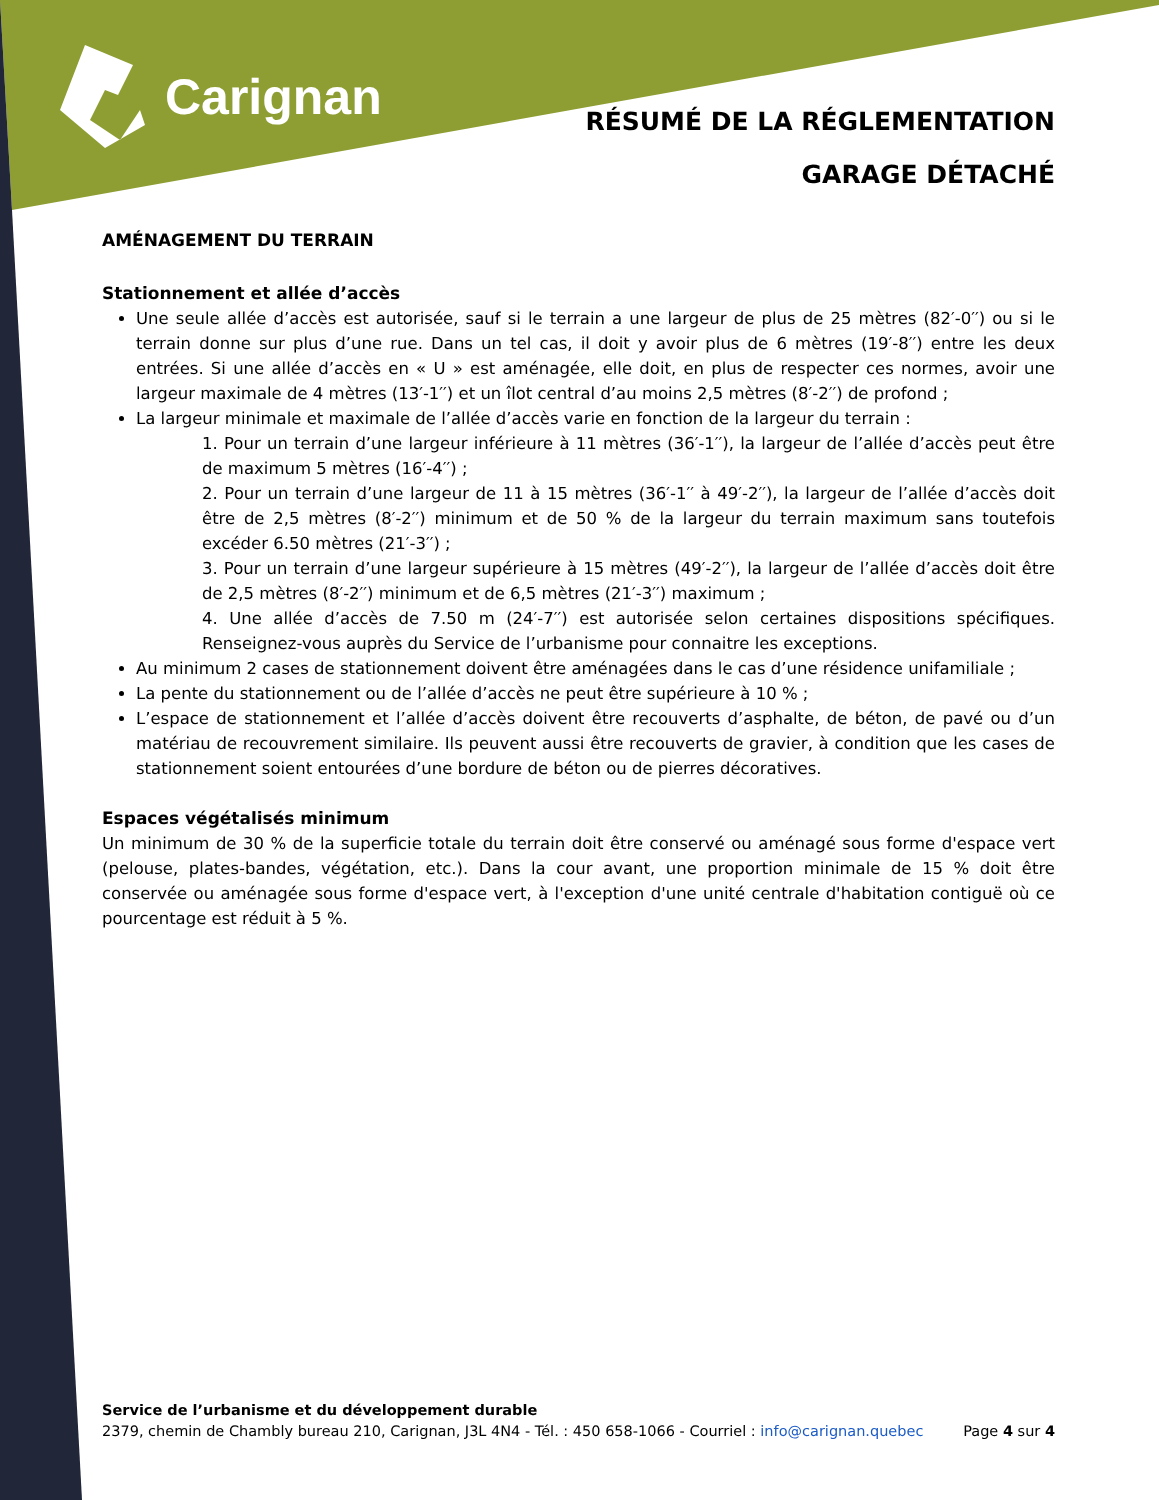Carignan
RÉSUMÉ DE LA RÉGLEMENTATION
GARAGE DÉTACHÉ
AMÉNAGEMENT DU TERRAIN
Stationnement et allée d’accès
Une seule allée d’accès est autorisée, sauf si le terrain a une largeur de plus de 25 mètres (82′-0′′) ou si le terrain donne sur plus d’une rue. Dans un tel cas, il doit y avoir plus de 6 mètres (19′-8′′) entre les deux entrées. Si une allée d’accès en « U » est aménagée, elle doit, en plus de respecter ces normes, avoir une largeur maximale de 4 mètres (13′-1′′) et un îlot central d’au moins 2,5 mètres (8′-2′′) de profond ;
La largeur minimale et maximale de l’allée d’accès varie en fonction de la largeur du terrain :
1. Pour un terrain d’une largeur inférieure à 11 mètres (36′-1′′), la largeur de l’allée d’accès peut être de maximum 5 mètres (16′-4′′) ;
2. Pour un terrain d’une largeur de 11 à 15 mètres (36′-1′′ à 49′-2′′), la largeur de l’allée d’accès doit être de 2,5 mètres (8′-2′′) minimum et de 50 % de la largeur du terrain maximum sans toutefois excéder 6.50 mètres (21′-3′′) ;
3. Pour un terrain d’une largeur supérieure à 15 mètres (49′-2′′), la largeur de l’allée d’accès doit être de 2,5 mètres (8′-2′′) minimum et de 6,5 mètres (21′-3′′) maximum ;
4. Une allée d’accès de 7.50 m (24′-7′′) est autorisée selon certaines dispositions spécifiques. Renseignez-vous auprès du Service de l’urbanisme pour connaitre les exceptions.
Au minimum 2 cases de stationnement doivent être aménagées dans le cas d’une résidence unifamiliale ;
La pente du stationnement ou de l’allée d’accès ne peut être supérieure à 10 % ;
L’espace de stationnement et l’allée d’accès doivent être recouverts d’asphalte, de béton, de pavé ou d’un matériau de recouvrement similaire. Ils peuvent aussi être recouverts de gravier, à condition que les cases de stationnement soient entourées d’une bordure de béton ou de pierres décoratives.
Espaces végétalisés minimum
Un minimum de 30 % de la superficie totale du terrain doit être conservé ou aménagé sous forme d'espace vert (pelouse, plates-bandes, végétation, etc.). Dans la cour avant, une proportion minimale de 15 % doit être conservée ou aménagée sous forme d'espace vert, à l'exception d'une unité centrale d'habitation contiguë où ce pourcentage est réduit à 5 %.
Service de l’urbanisme et du développement durable
2379, chemin de Chambly bureau 210, Carignan, J3L 4N4 - Tél. : 450 658-1066 - Courriel : info@carignan.quebec Page 4 sur 4